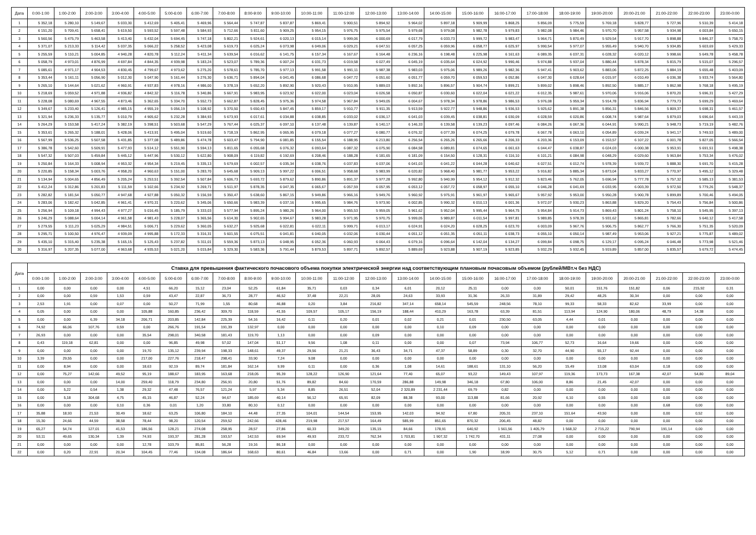| Дата | 0:00-1:00 | 1:00-2:00 | 2:00-3:00 | 3:00-4:00 | 4:00-5:00 | 5:00-6:00 | 6:00-7:00 | 7:00-8:00 | 8:00-9:00 | 9:00-10:00 | 10:00-11:00 | 11:00-12:00 | 12:00-13:00 | 13:00-14:00 | 14:00-15:00 | 15:00-16:00 | 16:00-17:00 | 17:00-18:00 | 18:00-19:00 | 19:00-20:00 | 20:00-21:00 | 21:00-22:00 | 22:00-23:00 | 23:00-0:00 |
| --- | --- | --- | --- | --- | --- | --- | --- | --- | --- | --- | --- | --- | --- | --- | --- | --- | --- | --- | --- | --- | --- | --- | --- | --- |
| 1 | 5 352,18 | 5 280,10 | 5 149,67 | 5 033,30 | 5 412,69 | 5 405,41 | 5 469,96 | 5 564,44 | 5 747,87 | 5 837,87 | 5 869,41 | 5 900,51 | 5 894,92 | 5 964,02 | 5 897,18 | 5 909,99 | 5 868,25 | 5 856,09 | 5 775,59 | 5 769,18 | 5 828,77 | 5 727,96 | 5 510,39 | 5 414,18 |
| 2 | 6 151,20 | 5 709,41 | 5 658,41 | 5 619,50 | 5 593,52 | 5 597,48 | 5 584,93 | 5 712,66 | 5 811,60 | 5 909,25 | 5 954,15 | 5 976,75 | 5 975,54 | 5 979,68 | 5 979,08 | 5 982,78 | 5 979,83 | 5 982,08 | 5 984,46 | 5 970,70 | 5 957,58 | 5 934,98 | 6 003,84 | 5 650,15 |
| 3 | 5 560,56 | 5 475,79 | 5 463,58 | 5 413,40 | 5 432,04 | 5 694,45 | 5 747,18 | 5 802,21 | 5 924,61 | 6 020,13 | 6 015,14 | 5 999,06 | 6 000,69 | 6 017,79 | 6 033,73 | 5 999,72 | 5 983,47 | 5 964,71 | 5 870,49 | 5 929,54 | 5 917,70 | 5 898,88 | 5 846,37 | 5 758,70 |
| 4 | 5 371,07 | 5 213,33 | 5 114,42 | 5 037,35 | 5 066,22 | 5 258,52 | 5 423,08 | 5 619,73 | 6 025,24 | 6 073,98 | 6 049,06 | 6 029,21 | 6 047,51 | 6 057,25 | 6 059,96 | 6 058,77 | 6 025,97 | 5 990,54 | 5 977,07 | 5 955,49 | 5 940,70 | 5 934,85 | 5 603,69 | 5 429,33 |
| 5 | 5 255,59 | 5 110,21 | 5 004,85 | 4 940,28 | 4 820,78 | 5 112,24 | 5 411,34 | 5 639,54 | 6 016,62 | 6 141,75 | 6 157,34 | 6 167,67 | 6 164,48 | 6 236,16 | 6 198,48 | 6 225,98 | 6 161,63 | 6 089,35 | 6 037,31 | 6 028,32 | 6 020,12 | 5 998,66 | 5 649,78 | 5 458,78 |
| 6 | 5 058,79 | 4 973,01 | 4 876,99 | 4 697,84 | 4 844,35 | 4 939,98 | 5 183,24 | 5 523,07 | 5 789,36 | 6 007,24 | 6 031,73 | 6 019,58 | 6 027,49 | 6 045,19 | 6 035,64 | 6 024,92 | 5 990,46 | 5 974,88 | 5 937,04 | 5 880,44 | 5 878,34 | 5 815,79 | 5 515,07 | 5 296,57 |
| 7 | 5 085,61 | 4 971,17 | 4 904,53 | 4 830,45 | 4 799,67 | 4 973,62 | 5 275,20 | 5 578,61 | 5 785,70 | 5 977,13 | 5 991,58 | 5 991,11 | 5 987,38 | 5 983,03 | 5 975,06 | 5 989,26 | 5 982,36 | 5 947,41 | 5 903,62 | 5 883,06 | 5 872,25 | 5 884,19 | 5 655,48 | 5 403,09 |
| 8 | 5 353,44 | 5 161,11 | 5 056,90 | 5 012,30 | 5 047,90 | 5 161,44 | 5 276,30 | 5 636,71 | 5 894,04 | 6 041,45 | 6 086,68 | 6 047,72 | 6 051,60 | 6 051,77 | 6 059,70 | 6 059,53 | 6 052,86 | 6 047,30 | 6 028,64 | 6 015,97 | 6 010,49 | 6 036,38 | 5 933,74 | 5 564,80 |
| 9 | 5 265,10 | 5 144,64 | 5 021,62 | 4 960,91 | 4 937,83 | 4 978,16 | 4 986,00 | 5 378,19 | 5 652,20 | 5 892,90 | 5 920,43 | 5 910,95 | 5 889,03 | 5 892,16 | 5 896,57 | 5 904,74 | 5 899,21 | 5 899,02 | 5 898,46 | 5 892,50 | 5 885,17 | 5 862,98 | 5 768,18 | 5 495,19 |
| 10 | 5 218,69 | 5 059,52 | 4 971,88 | 4 936,82 | 4 842,32 | 5 116,78 | 5 340,86 | 5 667,91 | 5 983,95 | 6 023,92 | 6 022,00 | 6 023,04 | 6 026,58 | 6 050,87 | 6 030,60 | 6 022,04 | 6 021,22 | 6 012,35 | 5 987,61 | 5 970,06 | 5 916,06 | 5 870,20 | 5 696,31 | 5 427,29 |
| 11 | 5 228,08 | 5 080,69 | 4 967,55 | 4 873,46 | 5 362,65 | 5 334,70 | 5 552,73 | 5 662,87 | 5 828,45 | 5 975,36 | 5 974,58 | 5 967,84 | 5 949,05 | 6 004,67 | 5 978,34 | 5 978,86 | 5 986,53 | 5 976,08 | 5 959,34 | 5 914,78 | 5 836,94 | 5 779,73 | 5 699,29 | 5 469,64 |
| 12 | 5 349,67 | 5 233,40 | 5 126,41 | 4 985,15 | 4 955,19 | 5 056,19 | 5 108,92 | 5 370,50 | 5 650,43 | 5 847,45 | 5 859,17 | 5 910,77 | 5 911,35 | 5 913,59 | 5 922,77 | 5 948,86 | 5 936,53 | 5 925,62 | 5 891,38 | 5 856,31 | 5 846,56 | 5 809,37 | 5 698,31 | 5 461,57 |
| 13 | 5 321,94 | 5 236,33 | 5 135,77 | 5 010,79 | 4 905,62 | 5 232,28 | 5 384,93 | 5 673,93 | 6 017,61 | 6 034,88 | 6 038,85 | 6 033,02 | 6 036,17 | 6 041,03 | 6 039,45 | 6 038,81 | 6 030,09 | 6 028,59 | 6 020,86 | 6 008,74 | 5 987,64 | 5 879,03 | 5 696,64 | 5 443,19 |
| 14 | 5 264,29 | 5 153,58 | 5 417,24 | 5 382,19 | 5 398,51 | 5 503,68 | 5 547,29 | 5 767,44 | 6 025,37 | 6 097,10 | 6 137,48 | 6 139,87 | 6 140,17 | 6 146,33 | 6 139,58 | 6 139,23 | 6 097,46 | 6 084,26 | 6 067,36 | 6 044,91 | 5 990,21 | 5 948,73 | 5 719,19 | 5 482,76 |
| 15 | 5 353,61 | 5 265,32 | 5 188,01 | 5 428,06 | 5 413,91 | 5 495,04 | 5 519,60 | 5 718,19 | 5 862,95 | 6 065,95 | 6 079,18 | 6 077,27 | 6 080,77 | 6 076,32 | 6 077,39 | 6 074,25 | 6 079,78 | 6 067,78 | 6 063,10 | 6 054,89 | 6 039,24 | 5 941,17 | 5 749,53 | 5 489,00 |
| 16 | 5 567,99 | 5 536,25 | 5 507,58 | 5 431,85 | 5 377,08 | 5 489,86 | 5 474,78 | 5 603,47 | 5 794,90 | 6 081,85 | 6 155,54 | 6 188,95 | 6 213,80 | 6 256,54 | 6 265,26 | 6 265,66 | 6 206,33 | 6 203,36 | 6 153,09 | 6 153,57 | 6 107,22 | 6 001,78 | 5 827,05 | 5 566,54 |
| 17 | 5 386,78 | 5 542,60 | 5 509,91 | 5 477,93 | 5 514,12 | 5 551,90 | 5 594,13 | 5 811,65 | 6 055,68 | 6 076,32 | 6 093,64 | 6 087,32 | 6 075,90 | 6 084,58 | 6 089,81 | 6 074,65 | 6 061,63 | 6 044,47 | 6 038,87 | 6 024,03 | 6 000,38 | 5 953,91 | 5 691,51 | 5 498,38 |
| 18 | 5 547,32 | 5 507,03 | 5 459,84 | 5 445,12 | 5 447,96 | 5 530,12 | 5 622,80 | 5 908,09 | 6 119,82 | 6 192,69 | 6 208,46 | 6 188,28 | 6 181,65 | 6 181,09 | 6 154,50 | 6 128,31 | 6 116,10 | 6 101,21 | 6 084,98 | 6 048,29 | 6 029,60 | 5 963,84 | 5 753,34 | 5 476,02 |
| 19 | 5 250,84 | 5 164,33 | 5 008,94 | 4 953,32 | 4 954,34 | 5 219,45 | 5 335,13 | 5 679,69 | 6 002,57 | 6 035,34 | 6 038,76 | 6 037,83 | 6 037,06 | 6 041,03 | 6 041,22 | 6 044,28 | 6 040,62 | 6 027,51 | 6 012,74 | 5 978,39 | 5 939,72 | 5 888,30 | 5 691,70 | 5 415,28 |
| 20 | 5 220,85 | 5 158,34 | 5 003,76 | 4 958,20 | 4 960,63 | 5 151,00 | 5 283,70 | 5 645,68 | 5 909,13 | 5 997,22 | 6 006,51 | 5 958,68 | 5 983,99 | 6 020,82 | 5 968,40 | 5 981,77 | 5 953,22 | 5 916,82 | 5 885,34 | 5 873,04 | 5 833,27 | 5 770,97 | 5 495,12 | 5 329,48 |
| 21 | 5 134,94 | 5 004,65 | 4 856,49 | 5 205,24 | 5 253,51 | 5 392,54 | 5 507,84 | 5 606,73 | 5 693,72 | 5 879,62 | 5 890,86 | 5 891,37 | 5 977,28 | 5 992,80 | 5 940,99 | 5 954,12 | 5 912,32 | 5 823,46 | 5 762,05 | 5 696,94 | 5 777,78 | 5 757,32 | 5 585,13 | 5 381,53 |
| 22 | 5 412,24 | 5 312,86 | 5 201,83 | 5 111,59 | 5 102,66 | 5 234,92 | 5 269,71 | 5 511,97 | 5 878,35 | 6 047,35 | 6 065,67 | 6 057,59 | 6 057,95 | 6 053,12 | 6 057,72 | 6 058,97 | 6 055,10 | 6 046,28 | 6 041,69 | 6 033,95 | 6 003,39 | 5 972,50 | 5 779,26 | 5 548,37 |
| 23 | 5 282,82 | 5 181,54 | 5 050,77 | 4 947,68 | 4 927,88 | 5 050,32 | 5 156,59 | 5 350,47 | 5 638,60 | 5 867,15 | 5 949,86 | 5 966,16 | 5 949,76 | 5 960,92 | 5 975,91 | 5 961,97 | 5 965,67 | 5 957,92 | 5 953,00 | 5 950,28 | 5 900,78 | 5 899,89 | 5 700,46 | 5 494,05 |
| 24 | 5 283,06 | 5 182,42 | 5 042,85 | 4 961,41 | 4 970,31 | 5 220,62 | 5 345,06 | 5 650,66 | 5 983,39 | 6 037,16 | 5 995,65 | 5 984,76 | 5 973,90 | 6 002,85 | 5 990,32 | 6 010,13 | 6 001,36 | 5 972,07 | 5 930,23 | 5 863,88 | 5 829,20 | 5 754,43 | 5 756,84 | 5 500,86 |
| 25 | 5 256,94 | 5 109,18 | 4 994,43 | 4 977,27 | 5 016,45 | 5 185,79 | 5 333,03 | 5 577,94 | 5 895,24 | 5 980,26 | 5 964,00 | 5 955,53 | 5 959,05 | 5 961,62 | 5 952,04 | 5 995,44 | 5 964,75 | 5 954,84 | 5 914,73 | 5 869,43 | 5 801,24 | 5 758,10 | 5 545,95 | 5 397,13 |
| 26 | 5 246,29 | 5 088,64 | 5 004,14 | 4 961,58 | 4 981,43 | 5 228,07 | 5 365,56 | 5 614,30 | 5 902,65 | 5 994,67 | 5 983,28 | 5 971,95 | 5 970,75 | 5 999,05 | 5 989,87 | 6 011,54 | 5 997,81 | 5 989,85 | 5 978,39 | 5 931,62 | 5 865,81 | 5 782,66 | 5 640,12 | 5 417,58 |
| 27 | 5 279,55 | 5 111,23 | 5 025,29 | 4 984,51 | 5 006,71 | 5 229,62 | 5 360,05 | 5 632,27 | 5 925,68 | 6 022,81 | 6 022,11 | 5 999,71 | 6 013,17 | 6 024,91 | 6 024,20 | 6 028,25 | 6 023,70 | 6 003,09 | 5 967,76 | 5 906,75 | 5 862,77 | 5 766,30 | 5 751,35 | 5 520,09 |
| 28 | 5 295,71 | 5 100,50 | 4 976,47 | 4 939,09 | 4 995,88 | 5 172,33 | 5 316,31 | 5 601,55 | 6 075,51 | 6 041,81 | 6 040,05 | 6 032,06 | 6 030,44 | 6 051,12 | 6 051,35 | 6 051,11 | 6 038,73 | 6 055,10 | 6 050,14 | 5 987,49 | 5 953,06 | 5 927,21 | 5 775,87 | 5 489,02 |
| 29 | 5 435,10 | 5 315,40 | 5 235,38 | 5 165,15 | 5 125,43 | 5 237,82 | 5 311,01 | 5 559,36 | 5 873,13 | 6 048,95 | 6 052,36 | 6 060,93 | 6 064,43 | 6 079,16 | 6 096,64 | 6 142,04 | 6 134,27 | 6 099,84 | 6 098,75 | 6 129,17 | 6 095,24 | 6 046,48 | 5 773,98 | 5 521,46 |
| 30 | 5 316,97 | 5 207,35 | 5 077,00 | 4 963,68 | 4 935,53 | 5 021,20 | 5 015,84 | 5 329,30 | 5 583,36 | 5 791,44 | 5 879,53 | 5 897,71 | 5 892,57 | 5 889,69 | 5 923,88 | 5 907,19 | 5 923,85 | 5 932,29 | 5 932,45 | 5 919,89 | 5 857,00 | 5 835,57 | 5 679,72 | 5 474,45 |
| Дата | Ставка для превышения фактического почасового объема покупки электрической энергии над соответствующим плановым почасовым объемом (рублей/МВт.ч без НДС) | | | | | | | | | | | | | | | | | | | | | | | |
| --- | --- | --- | --- | --- | --- | --- | --- | --- | --- | --- | --- | --- | --- | --- | --- | --- | --- | --- | --- | --- | --- | --- | --- | --- |
| | 0:00-1:00 | 1:00-2:00 | 2:00-3:00 | 3:00-4:00 | 4:00-5:00 | 5:00-6:00 | 6:00-7:00 | 7:00-8:00 | 8:00-9:00 | 9:00-10:00 | 10:00-11:00 | 11:00-12:00 | 12:00-13:00 | 13:00-14:00 | 14:00-15:00 | 15:00-16:00 | 16:00-17:00 | 17:00-18:00 | 18:00-19:00 | 19:00-20:00 | 20:00-21:00 | 21:00-22:00 | 22:00-23:00 | 23:00-0:00 |
| 1 | 0,00 | 0,00 | 0,00 | 0,00 | 4,51 | 66,20 | 15,12 | 23,04 | 52,25 | 61,84 | 35,71 | 0,03 | 0,34 | 6,01 | 20,12 | 25,11 | 0,00 | 0,00 | 50,01 | 151,76 | 151,82 | 0,06 | 215,92 | 0,31 |
| 2 | 0,00 | 0,00 | 0,59 | 1,53 | 0,59 | 43,47 | 22,87 | 36,73 | 28,77 | 46,52 | 37,48 | 22,21 | 28,05 | 24,63 | 33,93 | 31,36 | 26,33 | 31,89 | 29,42 | 48,25 | 30,34 | 0,00 | 0,00 | 0,00 |
| 3 | 2,53 | 1,91 | 0,00 | 0,07 | 0,00 | 50,27 | 71,99 | 1,55 | 80,68 | 46,88 | 0,20 | 3,84 | 216,82 | 347,14 | 658,14 | 545,59 | 248,56 | 78,10 | 99,33 | 58,33 | 82,62 | 33,99 | 0,00 | 0,00 |
| 4 | 0,05 | 0,00 | 0,00 | 0,00 | 105,88 | 160,85 | 236,42 | 309,70 | 118,59 | 41,55 | 109,57 | 105,17 | 156,19 | 188,44 | 410,29 | 163,78 | 63,39 | 81,51 | 113,94 | 124,90 | 180,06 | 48,79 | 14,38 | 0,00 |
| 5 | 0,00 | 0,00 | 6,39 | 34,18 | 206,71 | 203,85 | 142,84 | 225,39 | 54,16 | 16,42 | 0,11 | 0,20 | 0,01 | 0,02 | 0,21 | 0,01 | 230,50 | 63,05 | 4,44 | 0,01 | 0,00 | 0,00 | 0,00 | 0,00 |
| 6 | 74,92 | 66,06 | 107,76 | 0,59 | 0,00 | 266,76 | 191,54 | 191,39 | 132,97 | 0,00 | 0,00 | 0,00 | 0,00 | 0,00 | 0,10 | 0,09 | 0,00 | 0,00 | 0,00 | 0,00 | 0,00 | 0,00 | 0,00 | 0,00 |
| 7 | 26,93 | 0,00 | 0,00 | 0,00 | 35,54 | 298,01 | 340,58 | 181,43 | 119,70 | 1,13 | 0,00 | 0,00 | 0,09 | 0,00 | 0,00 | 0,00 | 0,00 | 0,00 | 0,00 | 0,00 | 0,00 | 0,00 | 0,00 | 0,00 |
| 8 | 0,43 | 119,18 | 62,81 | 0,00 | 0,00 | 96,85 | 49,98 | 57,02 | 147,04 | 51,17 | 9,56 | 1,08 | 0,11 | 0,00 | 0,00 | 0,07 | 73,94 | 106,77 | 52,73 | 16,64 | 19,66 | 0,00 | 0,00 | 0,00 |
| 9 | 0,00 | 0,00 | 0,00 | 0,00 | 19,70 | 135,12 | 239,94 | 198,33 | 148,61 | 49,37 | 29,56 | 21,21 | 36,43 | 34,71 | 47,37 | 58,89 | 0,30 | 32,70 | 44,90 | 55,17 | 92,44 | 0,00 | 0,00 | 0,00 |
| 10 | 3,39 | 29,55 | 0,00 | 0,00 | 217,00 | 227,76 | 218,47 | 298,41 | 33,90 | 7,24 | 9,08 | 0,00 | 0,00 | 0,00 | 0,00 | 0,00 | 0,00 | 0,00 | 0,00 | 0,00 | 0,00 | 0,00 | 0,00 | 0,00 |
| 11 | 0,00 | 8,94 | 0,00 | 0,00 | 18,63 | 92,19 | 89,74 | 181,84 | 162,14 | 9,99 | 0,11 | 0,00 | 0,36 | 1,08 | 14,61 | 188,61 | 131,10 | 56,20 | 15,49 | 13,08 | 63,04 | 0,18 | 0,00 | 0,00 |
| 12 | 0,00 | 75,27 | 142,66 | 49,52 | 95,19 | 188,67 | 183,95 | 163,68 | 218,05 | 95,39 | 128,22 | 126,90 | 121,64 | 77,40 | 65,07 | 93,22 | 149,43 | 107,97 | 119,36 | 173,73 | 167,38 | 42,07 | 54,80 | 89,04 |
| 13 | 0,00 | 0,00 | 0,00 | 14,00 | 259,40 | 118,79 | 234,80 | 256,91 | 20,80 | 51,76 | 89,82 | 84,60 | 170,59 | 286,88 | 149,98 | 346,18 | 67,80 | 106,00 | 8,86 | 21,45 | 42,07 | 0,00 | 0,00 | 0,00 |
| 14 | 0,00 | 5,22 | 0,54 | 1,38 | 29,32 | 47,48 | 76,57 | 121,24 | 5,97 | 5,34 | 8,85 | 26,51 | 52,04 | 2 320,89 | 2 231,44 | 69,79 | 0,82 | 0,00 | 0,00 | 0,00 | 0,00 | 0,00 | 0,00 | 0,00 |
| 15 | 0,00 | 5,18 | 304,68 | 4,75 | 45,15 | 46,87 | 52,24 | 94,67 | 185,69 | 40,14 | 56,12 | 65,91 | 82,09 | 88,38 | 93,00 | 113,88 | 81,66 | 20,92 | 6,10 | 0,55 | 0,00 | 0,00 | 0,00 | 0,00 |
| 16 | 0,00 | 0,00 | 0,00 | 0,10 | 0,36 | 0,01 | 1,20 | 33,80 | 80,10 | 0,12 | 0,00 | 0,00 | 0,00 | 0,00 | 0,00 | 0,00 | 0,00 | 0,00 | 0,00 | 0,00 | 0,00 | 0,68 | 0,00 | 0,00 |
| 17 | 35,88 | 18,93 | 21,53 | 30,49 | 18,62 | 63,25 | 106,80 | 184,10 | 44,48 | 27,35 | 104,01 | 144,54 | 153,95 | 142,03 | 94,92 | 67,80 | 205,31 | 237,10 | 151,64 | 43,50 | 0,00 | 0,00 | 0,52 | 0,00 |
| 18 | 15,30 | 24,66 | 44,59 | 38,58 | 78,44 | 98,20 | 120,54 | 259,52 | 242,66 | 428,46 | 219,98 | 217,57 | 164,49 | 585,99 | 851,65 | 870,32 | 206,45 | 48,82 | 0,00 | 0,00 | 0,00 | 0,00 | 0,00 | 0,00 |
| 19 | 65,27 | 54,74 | 127,01 | 41,53 | 186,56 | 128,21 | 274,08 | 258,95 | 28,57 | 27,86 | 60,33 | 349,20 | 135,15 | 84,66 | 178,91 | 640,92 | 1 561,56 | 1 405,79 | 1 568,32 | 2 715,22 | 790,94 | 191,14 | 0,00 | 0,00 |
| 20 | 53,11 | 49,65 | 130,34 | 1,39 | 74,93 | 193,37 | 281,28 | 193,57 | 142,53 | 69,94 | 49,93 | 233,72 | 762,34 | 1 703,81 | 1 907,32 | 1 742,70 | 431,11 | 27,08 | 0,00 | 0,00 | 0,00 | 0,00 | 0,00 | 0,00 |
| 21 | 0,00 | 0,00 | 0,00 | 0,00 | 12,78 | 103,79 | 85,81 | 56,28 | 19,16 | 86,18 | 0,00 | 0,00 | 0,00 | 0,00 | 0,00 | 0,00 | 0,00 | 0,00 | 0,00 | 0,00 | 0,00 | 0,00 | 0,00 | 0,00 |
| 22 | 0,00 | 0,20 | 22,91 | 20,34 | 104,45 | 77,46 | 134,08 | 186,64 | 168,63 | 80,61 | 46,84 | 13,66 | 0,00 | 0,71 | 0,00 | 1,90 | 18,99 | 30,75 | 5,12 | 0,71 | 0,00 | 0,00 | 0,00 | 0,00 |